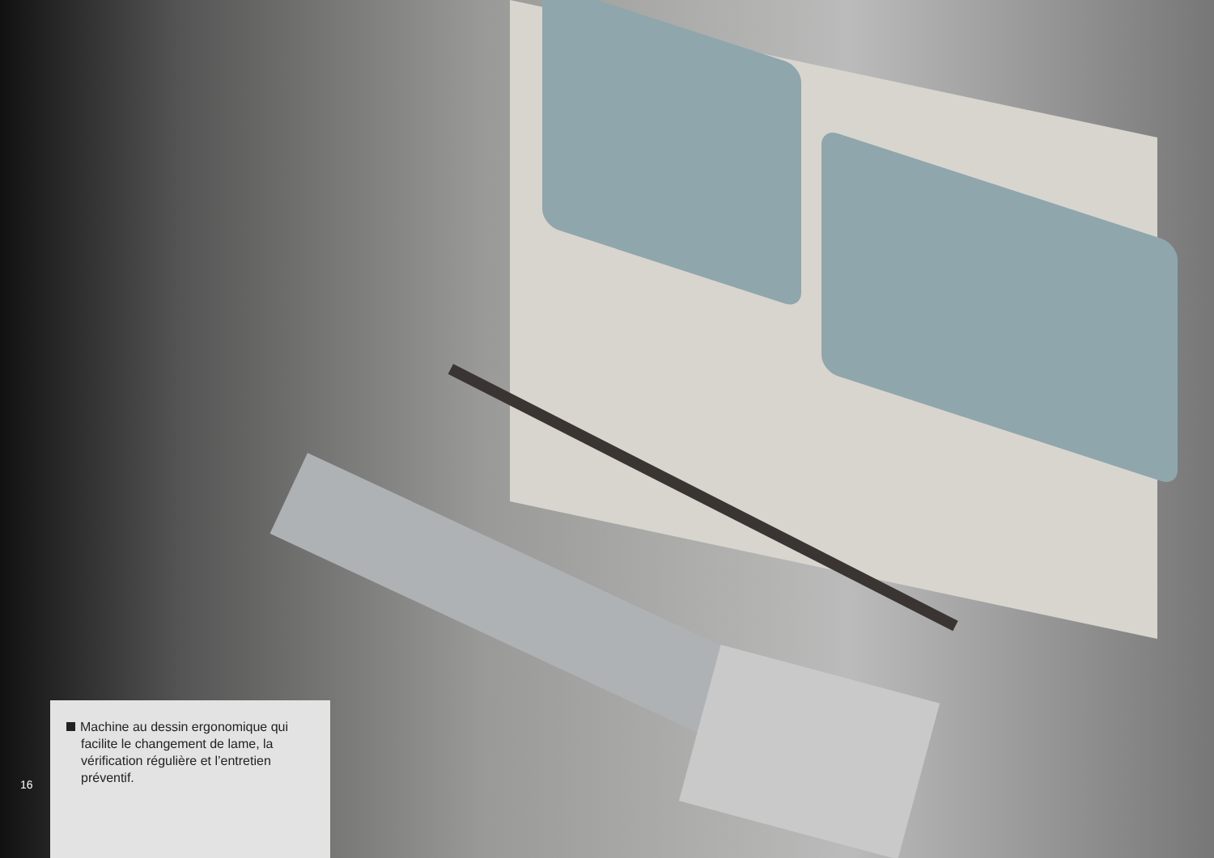16
Machine au dessin ergonomique qui facilite le changement de lame, la vérification régulière et l’entretien préventif.